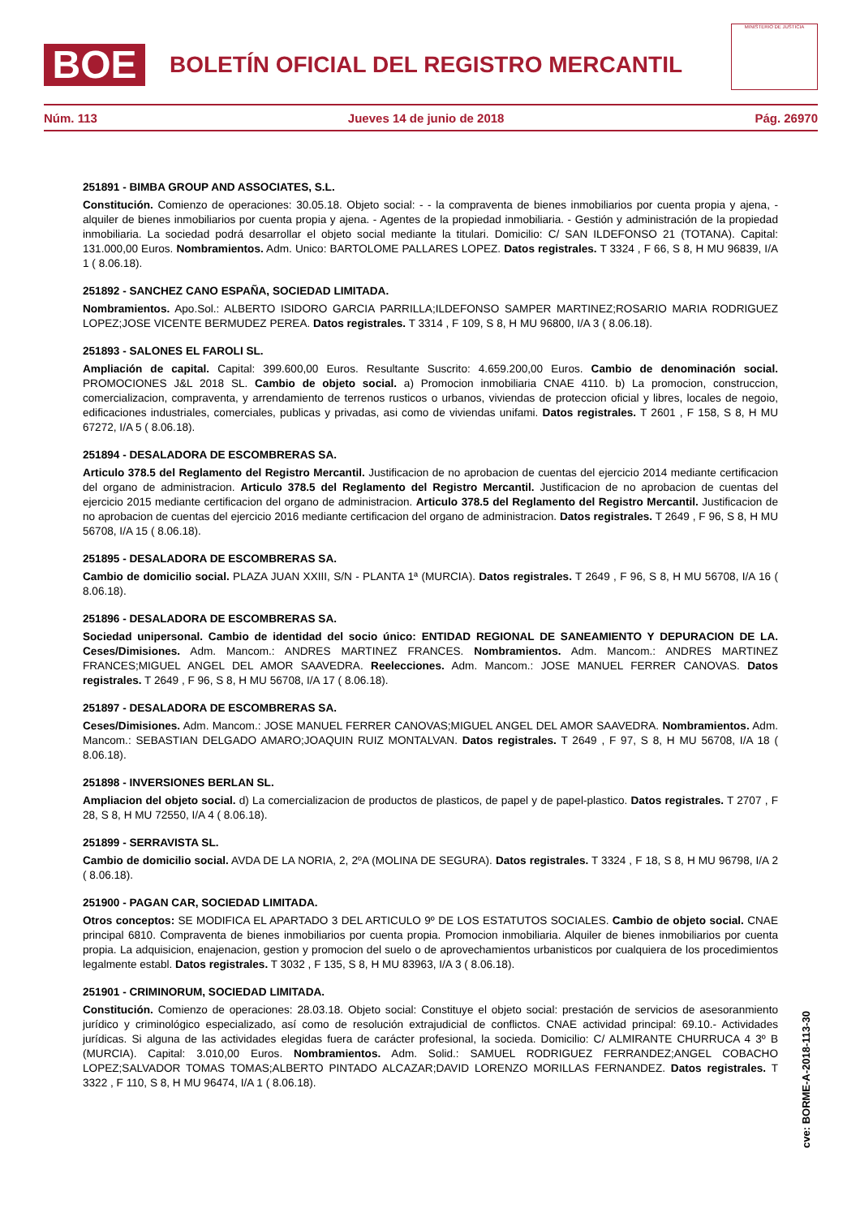BOE
BOLETÍN OFICIAL DEL REGISTRO MERCANTIL
MINISTERIO DE JUSTICIA
Núm. 113 Jueves 14 de junio de 2018 Pág. 26970
251891 - BIMBA GROUP AND ASSOCIATES, S.L.
Constitución. Comienzo de operaciones: 30.05.18. Objeto social: - - la compraventa de bienes inmobiliarios por cuenta propia y ajena, - alquiler de bienes inmobiliarios por cuenta propia y ajena. - Agentes de la propiedad inmobiliaria. - Gestión y administración de la propiedad inmobiliaria. La sociedad podrá desarrollar el objeto social mediante la titulari. Domicilio: C/ SAN ILDEFONSO 21 (TOTANA). Capital: 131.000,00 Euros. Nombramientos. Adm. Unico: BARTOLOME PALLARES LOPEZ. Datos registrales. T 3324 , F 66, S 8, H MU 96839, I/A 1 ( 8.06.18).
251892 - SANCHEZ CANO ESPAÑA, SOCIEDAD LIMITADA.
Nombramientos. Apo.Sol.: ALBERTO ISIDORO GARCIA PARRILLA;ILDEFONSO SAMPER MARTINEZ;ROSARIO MARIA RODRIGUEZ LOPEZ;JOSE VICENTE BERMUDEZ PEREA. Datos registrales. T 3314 , F 109, S 8, H MU 96800, I/A 3 ( 8.06.18).
251893 - SALONES EL FAROLI SL.
Ampliación de capital. Capital: 399.600,00 Euros. Resultante Suscrito: 4.659.200,00 Euros. Cambio de denominación social. PROMOCIONES J&L 2018 SL. Cambio de objeto social. a) Promocion inmobiliaria CNAE 4110. b) La promocion, construccion, comercializacion, compraventa, y arrendamiento de terrenos rusticos o urbanos, viviendas de proteccion oficial y libres, locales de negoio, edificaciones industriales, comerciales, publicas y privadas, asi como de viviendas unifami. Datos registrales. T 2601 , F 158, S 8, H MU 67272, I/A 5 ( 8.06.18).
251894 - DESALADORA DE ESCOMBRERAS SA.
Articulo 378.5 del Reglamento del Registro Mercantil. Justificacion de no aprobacion de cuentas del ejercicio 2014 mediante certificacion del organo de administracion. Articulo 378.5 del Reglamento del Registro Mercantil. Justificacion de no aprobacion de cuentas del ejercicio 2015 mediante certificacion del organo de administracion. Articulo 378.5 del Reglamento del Registro Mercantil. Justificacion de no aprobacion de cuentas del ejercicio 2016 mediante certificacion del organo de administracion. Datos registrales. T 2649 , F 96, S 8, H MU 56708, I/A 15 ( 8.06.18).
251895 - DESALADORA DE ESCOMBRERAS SA.
Cambio de domicilio social. PLAZA JUAN XXIII, S/N - PLANTA 1ª (MURCIA). Datos registrales. T 2649 , F 96, S 8, H MU 56708, I/A 16 ( 8.06.18).
251896 - DESALADORA DE ESCOMBRERAS SA.
Sociedad unipersonal. Cambio de identidad del socio único: ENTIDAD REGIONAL DE SANEAMIENTO Y DEPURACION DE LA. Ceses/Dimisiones. Adm. Mancom.: ANDRES MARTINEZ FRANCES. Nombramientos. Adm. Mancom.: ANDRES MARTINEZ FRANCES;MIGUEL ANGEL DEL AMOR SAAVEDRA. Reelecciones. Adm. Mancom.: JOSE MANUEL FERRER CANOVAS. Datos registrales. T 2649 , F 96, S 8, H MU 56708, I/A 17 ( 8.06.18).
251897 - DESALADORA DE ESCOMBRERAS SA.
Ceses/Dimisiones. Adm. Mancom.: JOSE MANUEL FERRER CANOVAS;MIGUEL ANGEL DEL AMOR SAAVEDRA. Nombramientos. Adm. Mancom.: SEBASTIAN DELGADO AMARO;JOAQUIN RUIZ MONTALVAN. Datos registrales. T 2649 , F 97, S 8, H MU 56708, I/A 18 ( 8.06.18).
251898 - INVERSIONES BERLAN SL.
Ampliacion del objeto social. d) La comercializacion de productos de plasticos, de papel y de papel-plastico. Datos registrales. T 2707 , F 28, S 8, H MU 72550, I/A 4 ( 8.06.18).
251899 - SERRAVISTA SL.
Cambio de domicilio social. AVDA DE LA NORIA, 2, 2ºA (MOLINA DE SEGURA). Datos registrales. T 3324 , F 18, S 8, H MU 96798, I/A 2 ( 8.06.18).
251900 - PAGAN CAR, SOCIEDAD LIMITADA.
Otros conceptos: SE MODIFICA EL APARTADO 3 DEL ARTICULO 9º DE LOS ESTATUTOS SOCIALES. Cambio de objeto social. CNAE principal 6810. Compraventa de bienes inmobiliarios por cuenta propia. Promocion inmobiliaria. Alquiler de bienes inmobiliarios por cuenta propia. La adquisicion, enajenacion, gestion y promocion del suelo o de aprovechamientos urbanisticos por cualquiera de los procedimientos legalmente establ. Datos registrales. T 3032 , F 135, S 8, H MU 83963, I/A 3 ( 8.06.18).
251901 - CRIMINORUM, SOCIEDAD LIMITADA.
Constitución. Comienzo de operaciones: 28.03.18. Objeto social: Constituye el objeto social: prestación de servicios de asesoranmiento jurídico y criminológico especializado, así como de resolución extrajudicial de conflictos. CNAE actividad principal: 69.10.- Actividades jurídicas. Si alguna de las actividades elegidas fuera de carácter profesional, la socieda. Domicilio: C/ ALMIRANTE CHURRUCA 4 3º B (MURCIA). Capital: 3.010,00 Euros. Nombramientos. Adm. Solid.: SAMUEL RODRIGUEZ FERRANDEZ;ANGEL COBACHO LOPEZ;SALVADOR TOMAS TOMAS;ALBERTO PINTADO ALCAZAR;DAVID LORENZO MORILLAS FERNANDEZ. Datos registrales. T 3322 , F 110, S 8, H MU 96474, I/A 1 ( 8.06.18).
cve: BORME-A-2018-113-30